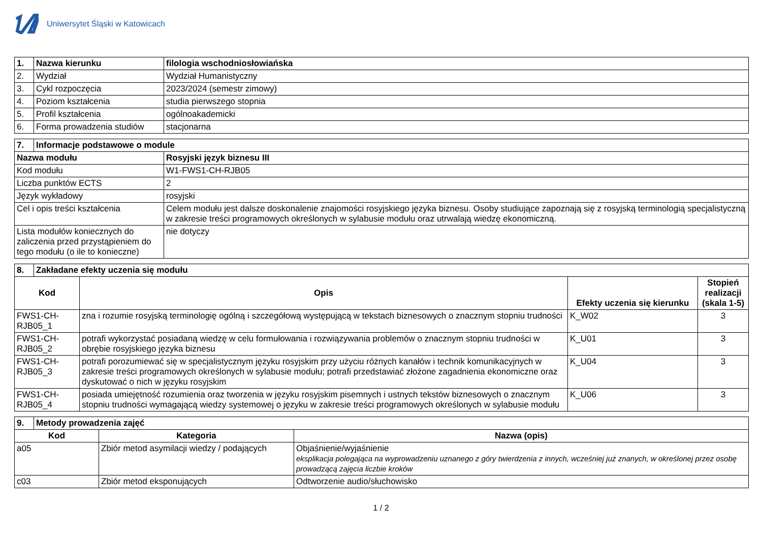Uniwersytet Śląski w Katowicach
| 1. | Nazwa kierunku | filologia wschodniosłowiańska |
| --- | --- | --- |
| 2. | Wydział | Wydział Humanistyczny |
| 3. | Cykl rozpoczęcia | 2023/2024 (semestr zimowy) |
| 4. | Poziom kształcenia | studia pierwszego stopnia |
| 5. | Profil kształcenia | ogólnoakademicki |
| 6. | Forma prowadzenia studiów | stacjonarna |
| 7. | Informacje podstawowe o module | |
| --- | --- | --- |
| Nazwa modułu | | Rosyjski język biznesu III |
| Kod modułu | | W1-FWS1-CH-RJB05 |
| Liczba punktów ECTS | | 2 |
| Język wykładowy | | rosyjski |
| Cel i opis treści kształcenia | | Celem modułu jest dalsze doskonalenie znajomości rosyjskiego języka biznesu. Osoby studiujące zapoznają się z rosyjską terminologią specjalistyczną w zakresie treści programowych określonych w sylabusie modułu oraz utrwalają wiedzę ekonomiczną. |
| Lista modułów koniecznych do zaliczenia przed przystąpieniem do tego modułu (o ile to konieczne) | | nie dotyczy |
| 8. | Zakładane efekty uczenia się modułu | | | |
| --- | --- | --- | --- | --- |
| Kod | | Opis | Efekty uczenia się kierunku | Stopień realizacji (skala 1-5) |
| FWS1-CH-RJB05_1 | | zna i rozumie rosyjską terminologię ogólną i szczegółową występującą w tekstach biznesowych o znacznym stopniu trudności | K_W02 | 3 |
| FWS1-CH-RJB05_2 | | potrafi wykorzystać posiadaną wiedzę w celu formułowania i rozwiązywania problemów o znacznym stopniu trudności w obrębie rosyjskiego języka biznesu | K_U01 | 3 |
| FWS1-CH-RJB05_3 | | potrafi porozumiewać się w specjalistycznym języku rosyjskim przy użyciu różnych kanałów i technik komunikacyjnych w zakresie treści programowych określonych w sylabusie modułu; potrafi przedstawiać złożone zagadnienia ekonomiczne oraz dyskutować o nich w języku rosyjskim | K_U04 | 3 |
| FWS1-CH-RJB05_4 | | posiada umiejętność rozumienia oraz tworzenia w języku rosyjskim pisemnych i ustnych tekstów biznesowych o znacznym stopniu trudności wymagającą wiedzy systemowej o języku w zakresie treści programowych określonych w sylabusie modułu | K_U06 | 3 |
| 9. | Metody prowadzenia zajęć | | |
| --- | --- | --- | --- |
| Kod | | Kategoria | Nazwa (opis) |
| a05 | | Zbiór metod asymilacji wiedzy / podających | Objaśnienie/wyjaśnienie eksplikacja polegająca na wyprowadzeniu uznanego z góry twierdzenia z innych, wcześniej już znanych, w określonej przez osobę prowadzącą zajęcia liczbie kroków |
| c03 | | Zbiór metod eksponujących | Odtworzenie audio/słuchowisko |
1 / 2